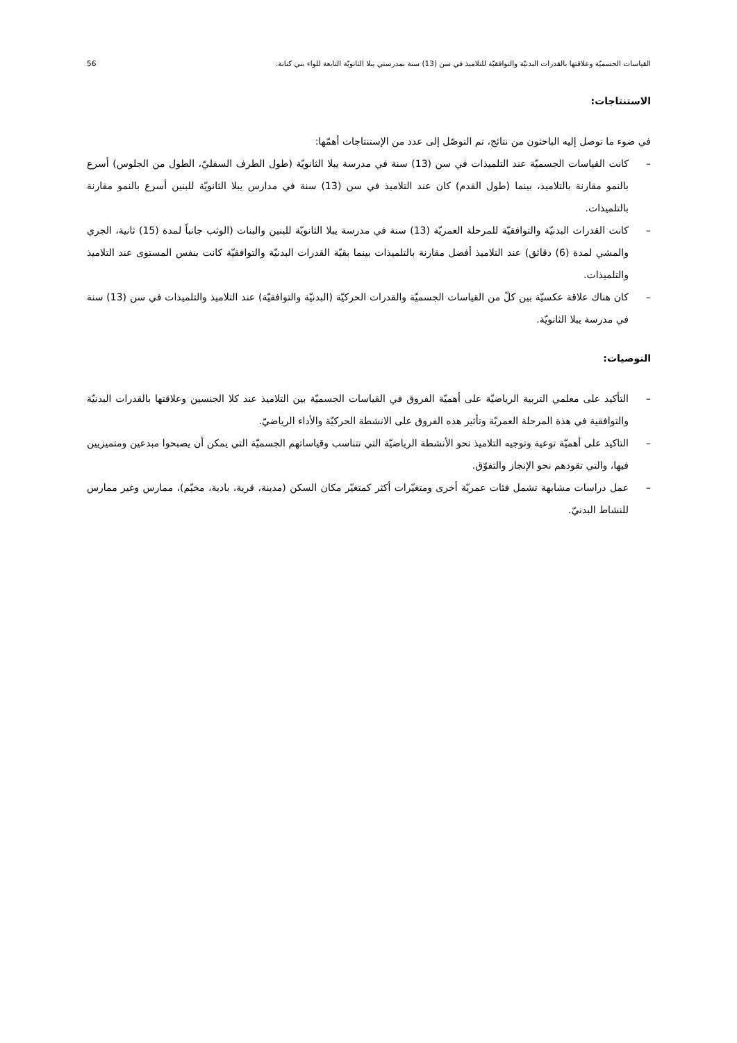القياسات الجسميّة وعلاقتها بالقدرات البدنيّة والتوافقيّة للتلاميذ في سن (13) سنة بمدرستي يبلا الثانويّة التابعة للواء بني كنانة. 56
الاستنتاجات:
في ضوء ما توصل إليه الباحثون من نتائج، تم التوصّل إلى عدد من الإستنتاجات أهمّها:
– كانت القياسات الجسميّة عند التلميذات في سن (13) سنة في مدرسة يبلا الثانويّة (طول الطرف السفليّ، الطول من الجلوس) أسرع بالنمو مقارنة بالتلاميذ، بينما (طول القدم) كان عند التلاميذ في سن (13) سنة في مدارس يبلا الثانويّة للبنين أسرع بالنمو مقارنة بالتلميذات.
– كانت القدرات البدنيّة والتوافقيّة للمرحلة العمريّة (13) سنة في مدرسة يبلا الثانويّة للبنين والبنات (الوثب جانباً لمدة (15) ثانية، الجري والمشي لمدة (6) دقائق) عند التلاميذ أفضل مقارنة بالتلميذات بينما بقيّة القدرات البدنيّة والتوافقيّة كانت بنفس المستوى عند التلاميذ والتلميذات.
– كان هناك علاقة عكسيّة بين كلّ من القياسات الجسميّة والقدرات الحركيّة (البدنيّة والتوافقيّة) عند التلاميذ والتلميذات في سن (13) سنة في مدرسة يبلا الثانويّة.
التوصيات:
– التأكيد على معلمي التربية الرياضيّة على أهميّة الفروق في القياسات الجسميّة بين التلاميذ عند كلا الجنسين وعلاقتها بالقدرات البدنيّة والتوافقية في هذة المرحلة العمريّة وتأثير هذه الفروق على الانشطة الحركيّة والأداء الرياضيّ.
– التاكيد على أهميّة توعية وتوجيه التلاميذ نحو الأنشطة الرياضيّة التي تتناسب وقياساتهم الجسميّة التي يمكن أن يصبحوا مبدعين ومتميزيين فيها، والتي تقودهم نحو الإنجاز والتفوّق.
– عمل دراسات مشابهة تشمل فئات عمريّة أخرى ومتغيّرات أكثر كمتغيّر مكان السكن (مدينة، قرية، بادية، مخيّم)، ممارس وغير ممارس للنشاط البدنيّ.